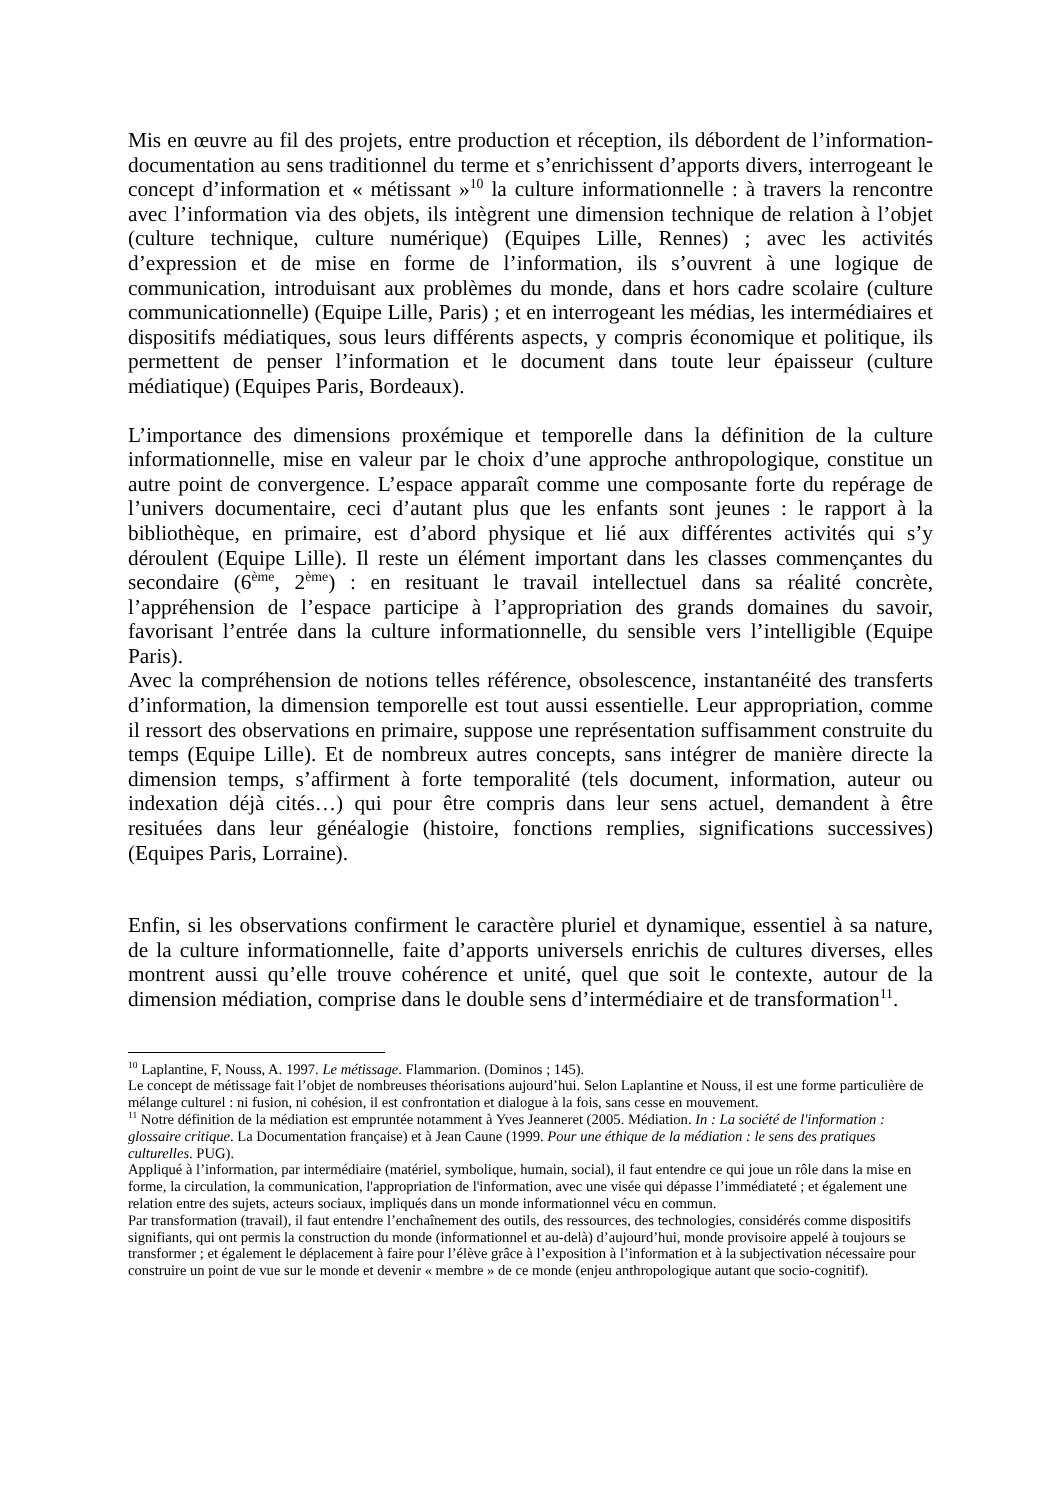Mis en œuvre au fil des projets, entre production et réception, ils débordent de l’information-documentation au sens traditionnel du terme et s’enrichissent d’apports divers, interrogeant le concept d’information et « métissant »<sup>10</sup> la culture informationnelle : à travers la rencontre avec l’information via des objets, ils intègrent une dimension technique de relation à l’objet (culture technique, culture numérique) (Equipes Lille, Rennes) ; avec les activités d’expression et de mise en forme de l’information, ils s’ouvrent à une logique de communication, introduisant aux problèmes du monde, dans et hors cadre scolaire (culture communicationnelle) (Equipe Lille, Paris) ; et en interrogeant les médias, les intermédiaires et dispositifs médiatiques, sous leurs différents aspects, y compris économique et politique, ils permettent de penser l’information et le document dans toute leur épaisseur (culture médiatique) (Equipes Paris, Bordeaux).
L’importance des dimensions proxémique et temporelle dans la définition de la culture informationnelle, mise en valeur par le choix d’une approche anthropologique, constitue un autre point de convergence. L’espace apparaît comme une composante forte du repérage de l’univers documentaire, ceci d’autant plus que les enfants sont jeunes : le rapport à la bibliothèque, en primaire, est d’abord physique et lié aux différentes activités qui s’y déroulent (Equipe Lille). Il reste un élément important dans les classes commençantes du secondaire (6<sup>ème</sup>, 2<sup>ème</sup>) : en resituant le travail intellectuel dans sa réalité concrète, l’appréhension de l’espace participe à l’appropriation des grands domaines du savoir, favorisant l’entrée dans la culture informationnelle, du sensible vers l’intelligible (Equipe Paris).
Avec la compréhension de notions telles référence, obsolescence, instantanéité des transferts d’information, la dimension temporelle est tout aussi essentielle. Leur appropriation, comme il ressort des observations en primaire, suppose une représentation suffisamment construite du temps (Equipe Lille). Et de nombreux autres concepts, sans intégrer de manière directe la dimension temps, s’affirment à forte temporalité (tels document, information, auteur ou indexation déjà cités…) qui pour être compris dans leur sens actuel, demandent à être resituées dans leur généalogie (histoire, fonctions remplies, significations successives) (Equipes Paris, Lorraine).
Enfin, si les observations confirment le caractère pluriel et dynamique, essentiel à sa nature, de la culture informationnelle, faite d’apports universels enrichis de cultures diverses, elles montrent aussi qu’elle trouve cohérence et unité, quel que soit le contexte, autour de la dimension médiation, comprise dans le double sens d’intermédiaire et de transformation<sup>11</sup>.
<sup>10</sup> Laplantine, F, Nouss, A. 1997. Le métissage. Flammarion. (Dominos ; 145).
Le concept de métissage fait l’objet de nombreuses théorisations aujourd’hui. Selon Laplantine et Nouss, il est une forme particulière de mélange culturel : ni fusion, ni cohésion, il est confrontation et dialogue à la fois, sans cesse en mouvement.
<sup>11</sup> Notre définition de la médiation est empruntée notamment à Yves Jeanneret (2005. Médiation. In : La société de l'information : glossaire critique. La Documentation française) et à Jean Caune (1999. Pour une éthique de la médiation : le sens des pratiques culturelles. PUG).
Appliqué à l’information, par intermédiaire (matériel, symbolique, humain, social), il faut entendre ce qui joue un rôle dans la mise en forme, la circulation, la communication, l'appropriation de l'information, avec une visée qui dépasse l’immédiateté ; et également une relation entre des sujets, acteurs sociaux, impliqués dans un monde informationnel vécu en commun.
Par transformation (travail), il faut entendre l’enchaînement des outils, des ressources, des technologies, considérés comme dispositifs signifiants, qui ont permis la construction du monde (informationnel et au-delà) d’aujourd’hui, monde provisoire appelé à toujours se transformer ; et également le déplacement à faire pour l’élève grâce à l’exposition à l’information et à la subjectivation nécessaire pour construire un point de vue sur le monde et devenir « membre » de ce monde (enjeu anthropologique autant que socio-cognitif).